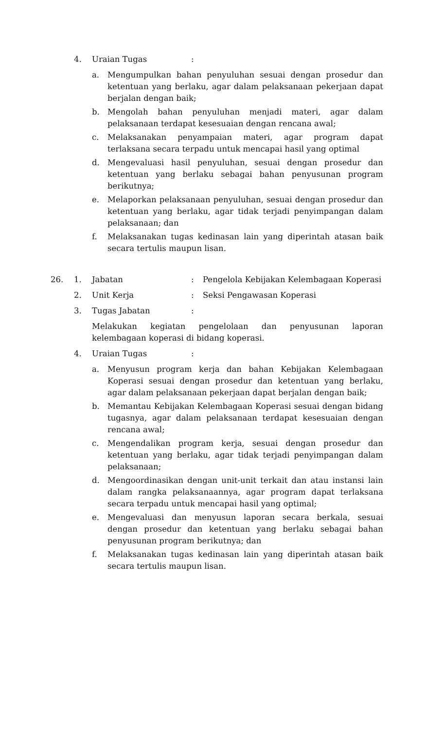4. Uraian Tugas :
a. Mengumpulkan bahan penyuluhan sesuai dengan prosedur dan ketentuan yang berlaku, agar dalam pelaksanaan pekerjaan dapat berjalan dengan baik;
b. Mengolah bahan penyuluhan menjadi materi, agar dalam pelaksanaan terdapat kesesuaian dengan rencana awal;
c. Melaksanakan penyampaian materi, agar program dapat terlaksana secara terpadu untuk mencapai hasil yang optimal
d. Mengevaluasi hasil penyuluhan, sesuai dengan prosedur dan ketentuan yang berlaku sebagai bahan penyusunan program berikutnya;
e. Melaporkan pelaksanaan penyuluhan, sesuai dengan prosedur dan ketentuan yang berlaku, agar tidak terjadi penyimpangan dalam pelaksanaan; dan
f. Melaksanakan tugas kedinasan lain yang diperintah atasan baik secara tertulis maupun lisan.
26. 1. Jabatan : Pengelola Kebijakan Kelembagaan Koperasi
2. Unit Kerja : Seksi Pengawasan Koperasi
3. Tugas Jabatan :
Melakukan kegiatan pengelolaan dan penyusunan laporan kelembagaan koperasi di bidang koperasi.
4. Uraian Tugas :
a. Menyusun program kerja dan bahan Kebijakan Kelembagaan Koperasi sesuai dengan prosedur dan ketentuan yang berlaku, agar dalam pelaksanaan pekerjaan dapat berjalan dengan baik;
b. Memantau Kebijakan Kelembagaan Koperasi sesuai dengan bidang tugasnya, agar dalam pelaksanaan terdapat kesesuaian dengan rencana awal;
c. Mengendalikan program kerja, sesuai dengan prosedur dan ketentuan yang berlaku, agar tidak terjadi penyimpangan dalam pelaksanaan;
d. Mengoordinasikan dengan unit-unit terkait dan atau instansi lain dalam rangka pelaksanaannya, agar program dapat terlaksana secara terpadu untuk mencapai hasil yang optimal;
e. Mengevaluasi dan menyusun laporan secara berkala, sesuai dengan prosedur dan ketentuan yang berlaku sebagai bahan penyusunan program berikutnya; dan
f. Melaksanakan tugas kedinasan lain yang diperintah atasan baik secara tertulis maupun lisan.